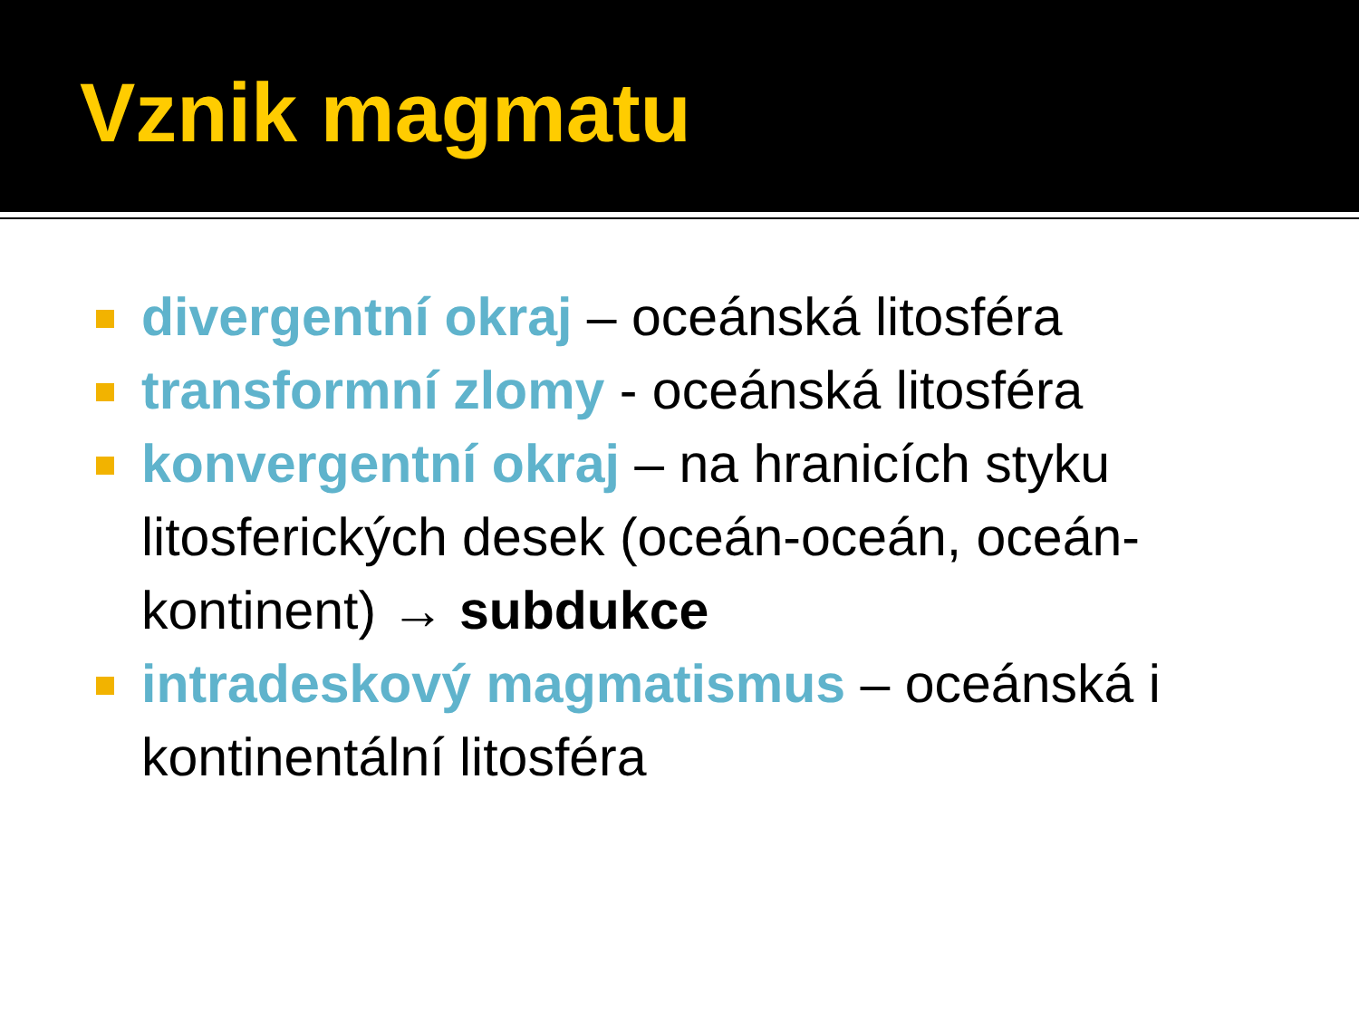Vznik magmatu
divergentní okraj – oceánská litosféra
transformní zlomy - oceánská litosféra
konvergentní okraj – na hranicích styku litosferických desek (oceán-oceán, oceán-kontinent) → subdukce
intradeskový magmatismus – oceánská i kontinentální litosféra